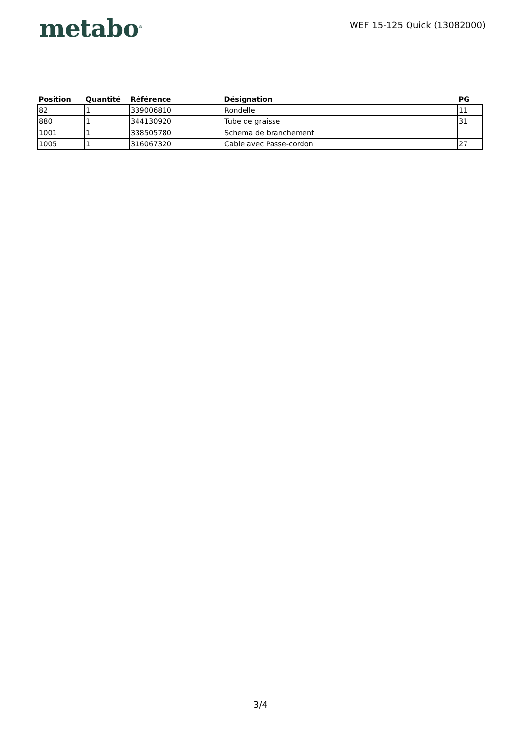metabo<sup>®</sup>
WEF 15-125 Quick (13082000)
| Position | Quantité | Référence | Désignation | PG |
| --- | --- | --- | --- | --- |
| 82 | 1 | 339006810 | Rondelle | 11 |
| 880 | 1 | 344130920 | Tube de graisse | 31 |
| 1001 | 1 | 338505780 | Schema de branchement | |
| 1005 | 1 | 316067320 | Cable avec Passe-cordon | 27 |
3/4